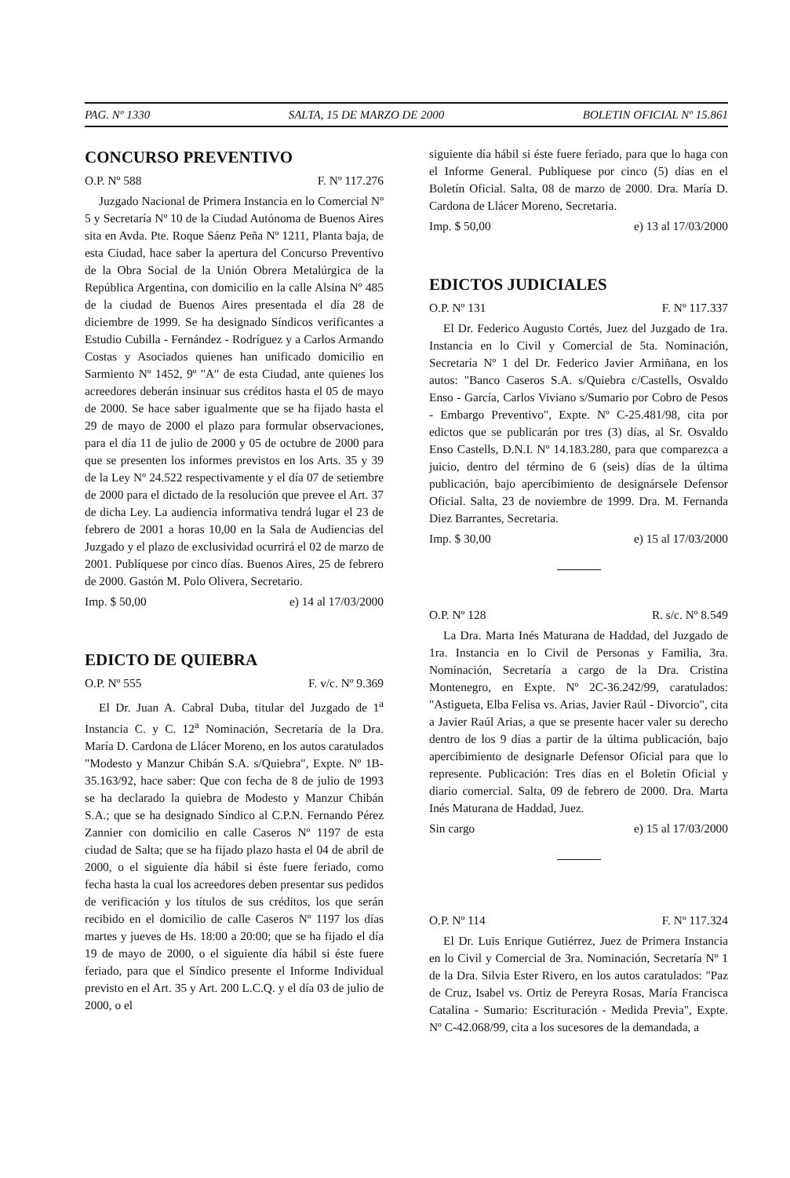PAG. Nº 1330 SALTA, 15 DE MARZO DE 2000 BOLETIN OFICIAL Nº 15.861
CONCURSO PREVENTIVO
O.P. Nº 588 F. Nº 117.276
Juzgado Nacional de Primera Instancia en lo Comercial Nº 5 y Secretaría Nº 10 de la Ciudad Autónoma de Buenos Aires sita en Avda. Pte. Roque Sáenz Peña Nº 1211, Planta baja, de esta Ciudad, hace saber la apertura del Concurso Preventivo de la Obra Social de la Unión Obrera Metalúrgica de la República Argentina, con domicilio en la calle Alsina Nº 485 de la ciudad de Buenos Aires presentada el día 28 de diciembre de 1999. Se ha designado Síndicos verificantes a Estudio Cubilla - Fernández - Rodríguez y a Carlos Armando Costas y Asociados quienes han unificado domicilio en Sarmiento Nº 1452, 9º "A" de esta Ciudad, ante quienes los acreedores deberán insinuar sus créditos hasta el 05 de mayo de 2000. Se hace saber igualmente que se ha fijado hasta el 29 de mayo de 2000 el plazo para formular observaciones, para el día 11 de julio de 2000 y 05 de octubre de 2000 para que se presenten los informes previstos en los Arts. 35 y 39 de la Ley Nº 24.522 respectivamente y el día 07 de setiembre de 2000 para el dictado de la resolución que prevee el Art. 37 de dicha Ley. La audiencia informativa tendrá lugar el 23 de febrero de 2001 a horas 10,00 en la Sala de Audiencias del Juzgado y el plazo de exclusividad ocurrirá el 02 de marzo de 2001. Publíquese por cinco días. Buenos Aires, 25 de febrero de 2000. Gastón M. Polo Olivera, Secretario.
Imp. $ 50,00 e) 14 al 17/03/2000
EDICTO DE QUIEBRA
O.P. Nº 555 F. v/c. Nº 9.369
El Dr. Juan A. Cabral Duba, titular del Juzgado de 1<sup>a</sup> Instancia C. y C. 12<sup>a</sup> Nominación, Secretaría de la Dra. María D. Cardona de Llácer Moreno, en los autos caratulados "Modesto y Manzur Chibán S.A. s/Quiebra", Expte. Nº 1B-35.163/92, hace saber: Que con fecha de 8 de julio de 1993 se ha declarado la quiebra de Modesto y Manzur Chibán S.A.; que se ha designado Síndico al C.P.N. Fernando Pérez Zannier con domicilio en calle Caseros Nº 1197 de esta ciudad de Salta; que se ha fijado plazo hasta el 04 de abril de 2000, o el siguiente día hábil si éste fuere feriado, como fecha hasta la cual los acreedores deben presentar sus pedidos de verificación y los títulos de sus créditos, los que serán recibido en el domicilio de calle Caseros Nº 1197 los días martes y jueves de Hs. 18:00 a 20:00; que se ha fijado el día 19 de mayo de 2000, o el siguiente día hábil si éste fuere feriado, para que el Síndico presente el Informe Individual previsto en el Art. 35 y Art. 200 L.C.Q. y el día 03 de julio de 2000, o el
siguiente día hábil si éste fuere feriado, para que lo haga con el Informe General. Publíquese por cinco (5) días en el Boletín Oficial. Salta, 08 de marzo de 2000. Dra. María D. Cardona de Llácer Moreno, Secretaria.
Imp. $ 50,00 e) 13 al 17/03/2000
EDICTOS JUDICIALES
O.P. Nº 131 F. Nº 117.337
El Dr. Federico Augusto Cortés, Juez del Juzgado de 1ra. Instancia en lo Civil y Comercial de 5ta. Nominación, Secretaría Nº 1 del Dr. Federico Javier Armiñana, en los autos: "Banco Caseros S.A. s/Quiebra c/Castells, Osvaldo Enso - García, Carlos Viviano s/Sumario por Cobro de Pesos - Embargo Preventivo", Expte. Nº C-25.481/98, cita por edictos que se publicarán por tres (3) días, al Sr. Osvaldo Enso Castells, D.N.I. Nº 14.183.280, para que comparezca a juicio, dentro del término de 6 (seis) días de la última publicación, bajo apercibimiento de designársele Defensor Oficial. Salta, 23 de noviembre de 1999. Dra. M. Fernanda Diez Barrantes, Secretaria.
Imp. $ 30,00 e) 15 al 17/03/2000
O.P. Nº 128 R. s/c. Nº 8.549
La Dra. Marta Inés Maturana de Haddad, del Juzgado de 1ra. Instancia en lo Civil de Personas y Familia, 3ra. Nominación, Secretaría a cargo de la Dra. Cristina Montenegro, en Expte. Nº 2C-36.242/99, caratulados: "Astigueta, Elba Felisa vs. Arias, Javier Raúl - Divorcio", cita a Javier Raúl Arias, a que se presente hacer valer su derecho dentro de los 9 días a partir de la última publicación, bajo apercibimiento de designarle Defensor Oficial para que lo represente. Publicación: Tres días en el Boletín Oficial y diario comercial. Salta, 09 de febrero de 2000. Dra. Marta Inés Maturana de Haddad, Juez.
Sin cargo e) 15 al 17/03/2000
O.P. Nº 114 F. Nº 117.324
El Dr. Luis Enrique Gutiérrez, Juez de Primera Instancia en lo Civil y Comercial de 3ra. Nominación, Secretaría Nº 1 de la Dra. Silvia Ester Rivero, en los autos caratulados: "Paz de Cruz, Isabel vs. Ortiz de Pereyra Rosas, María Francisca Catalina - Sumario: Escrituración - Medida Previa", Expte. Nº C-42.068/99, cita a los sucesores de la demandada, a